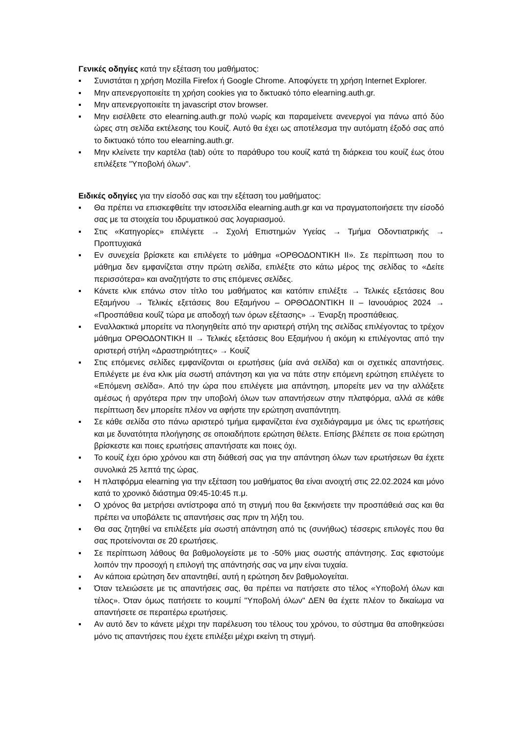Γενικές οδηγίες κατά την εξέταση του μαθήματος:
▪ Συνιστάται η χρήση Mozilla Firefox ή Google Chrome. Αποφύγετε τη χρήση Internet Explorer.
▪ Μην απενεργοποιείτε τη χρήση cookies για το δικτυακό τόπο elearning.auth.gr.
▪ Μην απενεργοποιείτε τη javascript στον browser.
▪ Μην εισέλθετε στο elearning.auth.gr πολύ νωρίς και παραμείνετε ανενεργοί για πάνω από δύο ώρες στη σελίδα εκτέλεσης του Κουίζ. Αυτό θα έχει ως αποτέλεσμα την αυτόματη έξοδό σας από το δικτυακό τόπο του elearning.auth.gr.
▪ Μην κλείνετε την καρτέλα (tab) ούτε το παράθυρο του κουίζ κατά τη διάρκεια του κουίζ έως ότου επιλέξετε "Υποβολή όλων".
Ειδικές οδηγίες για την είσοδό σας και την εξέταση του μαθήματος:
▪ Θα πρέπει να επισκεφθείτε την ιστοσελίδα elearning.auth.gr και να πραγματοποιήσετε την είσοδό σας με τα στοιχεία του ιδρυματικού σας λογαριασμού.
▪ Στις «Κατηγορίες» επιλέγετε → Σχολή Επιστημών Υγείας → Τμήμα Οδοντιατρικής → Προπτυχιακά
▪ Εν συνεχεία βρίσκετε και επιλέγετε το μάθημα «ΟΡΘΟΔΟΝΤΙΚΗ ΙΙ». Σε περίπτωση που το μάθημα δεν εμφανίζεται στην πρώτη σελίδα, επιλέξτε στο κάτω μέρος της σελίδας το «Δείτε περισσότερα» και αναζητήστε το στις επόμενες σελίδες.
▪ Κάνετε κλικ επάνω στον τίτλο του μαθήματος και κατόπιν επιλέξτε → Τελικές εξετάσεις 8ου Εξαμήνου → Τελικές εξετάσεις 8ου Εξαμήνου – ΟΡΘΟΔΟΝΤΙΚΗ ΙΙ – Ιανουάριος 2024 → «Προσπάθεια κουΐζ τώρα με αποδοχή των όρων εξέτασης» → Έναρξη προσπάθειας.
▪ Εναλλακτικά μπορείτε να πλοηγηθείτε από την αριστερή στήλη της σελίδας επιλέγοντας το τρέχον μάθημα ΟΡΘΟΔΟΝΤΙΚΗ ΙΙ → Τελικές εξετάσεις 8ου Εξαμήνου ή ακόμη κι επιλέγοντας από την αριστερή στήλη «Δραστηριότητες» → Κουίζ
▪ Στις επόμενες σελίδες εμφανίζονται οι ερωτήσεις (μία ανά σελίδα) και οι σχετικές απαντήσεις. Επιλέγετε με ένα κλικ μία σωστή απάντηση και για να πάτε στην επόμενη ερώτηση επιλέγετε το «Επόμενη σελίδα». Από την ώρα που επιλέγετε μια απάντηση, μπορείτε μεν να την αλλάξετε αμέσως ή αργότερα πριν την υποβολή όλων των απαντήσεων στην πλατφόρμα, αλλά σε κάθε περίπτωση δεν μπορείτε πλέον να αφήστε την ερώτηση αναπάντητη.
▪ Σε κάθε σελίδα στο πάνω αριστερό τμήμα εμφανίζεται ένα σχεδιάγραμμα με όλες τις ερωτήσεις και με δυνατότητα πλοήγησης σε οποιαδήποτε ερώτηση θέλετε. Επίσης βλέπετε σε ποια ερώτηση βρίσκεστε και ποιες ερωτήσεις απαντήσατε και ποιες όχι.
▪ Το κουίζ έχει όριο χρόνου και στη διάθεσή σας για την απάντηση όλων των ερωτήσεων θα έχετε συνολικά 25 λεπτά της ώρας.
▪ Η πλατφόρμα elearning για την εξέταση του μαθήματος θα είναι ανοιχτή στις 22.02.2024 και μόνο κατά το χρονικό διάστημα 09:45-10:45 π.μ.
▪ Ο χρόνος θα μετρήσει αντίστροφα από τη στιγμή που θα ξεκινήσετε την προσπάθειά σας και θα πρέπει να υποβάλετε τις απαντήσεις σας πριν τη λήξη του.
▪ Θα σας ζητηθεί να επιλέξετε μία σωστή απάντηση από τις (συνήθως) τέσσερις επιλογές που θα σας προτείνονται σε 20 ερωτήσεις.
▪ Σε περίπτωση λάθους θα βαθμολογείστε με το -50% μιας σωστής απάντησης. Σας εφιστούμε λοιπόν την προσοχή η επιλογή της απάντησής σας να μην είναι τυχαία.
▪ Αν κάποια ερώτηση δεν απαντηθεί, αυτή η ερώτηση δεν βαθμολογείται.
▪ Όταν τελειώσετε με τις απαντήσεις σας, θα πρέπει να πατήσετε στο τέλος «Υποβολή όλων και τέλος». Όταν όμως πατήσετε το κουμπί "Υποβολή όλων" ΔΕΝ θα έχετε πλέον το δικαίωμα να απαντήσετε σε περαιτέρω ερωτήσεις.
▪ Αν αυτό δεν το κάνετε μέχρι την παρέλευση του τέλους του χρόνου, το σύστημα θα αποθηκεύσει μόνο τις απαντήσεις που έχετε επιλέξει μέχρι εκείνη τη στιγμή.